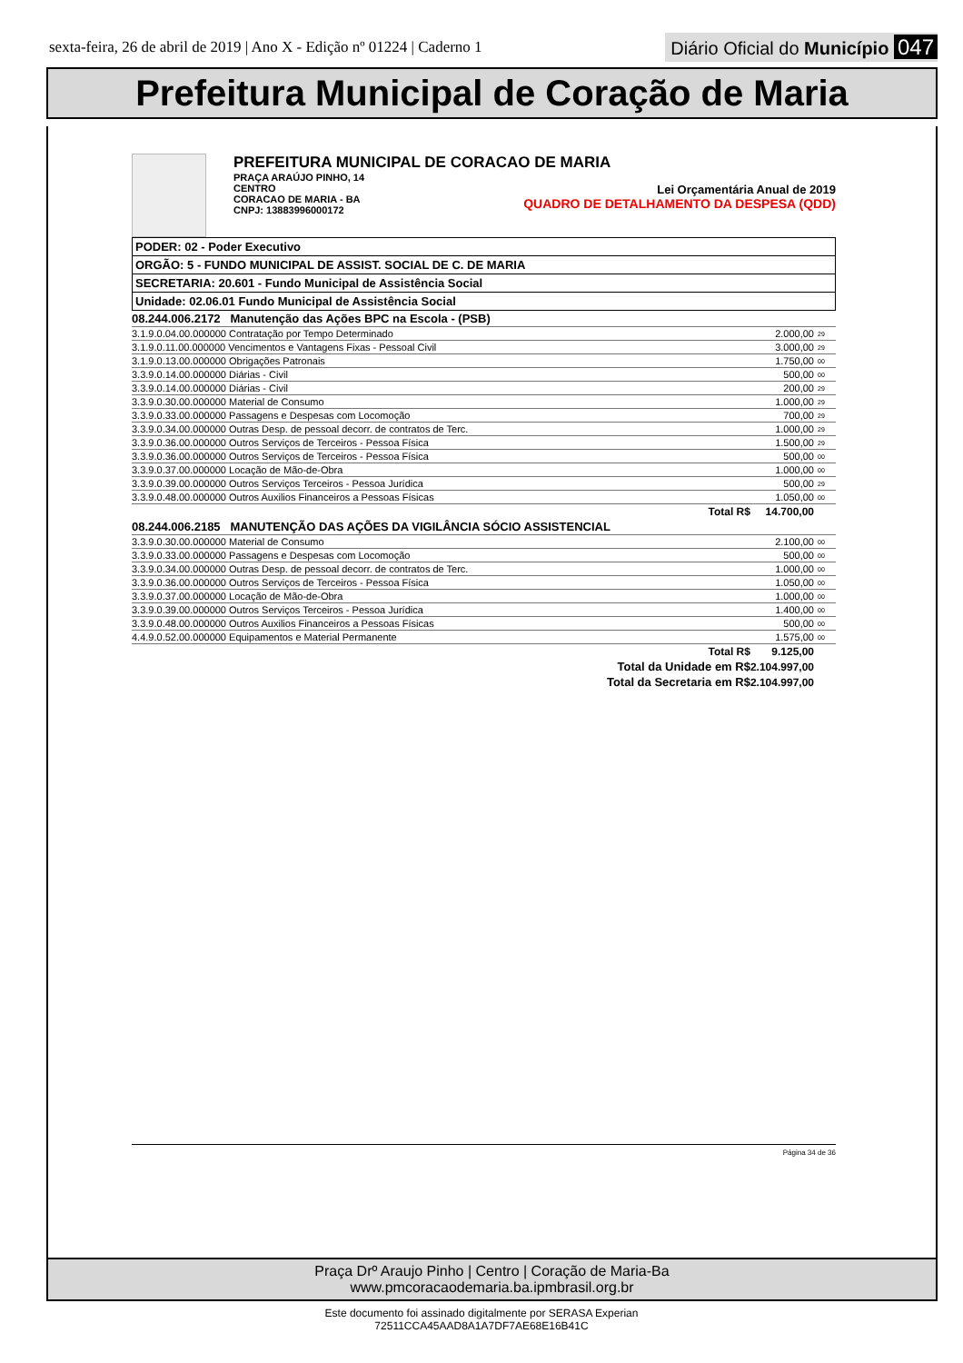sexta-feira, 26 de abril de 2019 | Ano X - Edição nº 01224 | Caderno 1
Diário Oficial do Município 047
Prefeitura Municipal de Coração de Maria
PREFEITURA MUNICIPAL DE CORACAO DE MARIA
PRAÇA ARAÚJO PINHO, 14
CENTRO
CORACAO DE MARIA - BA
CNPJ: 13883996000172
Lei Orçamentária Anual de 2019
QUADRO DE DETALHAMENTO DA DESPESA (QDD)
| PODER: 02 - Poder Executivo |
| ORGÃO: 5 - FUNDO MUNICIPAL DE ASSIST. SOCIAL DE C. DE MARIA |
| SECRETARIA: 20.601 - Fundo Municipal de Assistência Social |
| Unidade: 02.06.01 Fundo Municipal de Assistência Social |
| 08.244.006.2172 Manutenção das Ações BPC na Escola - (PSB) | | |
| 3.1.9.0.04.00.000000 Contratação por Tempo Determinado | 2.000,00 | 29 |
| 3.1.9.0.11.00.000000 Vencimentos e Vantagens Fixas - Pessoal Civil | 3.000,00 | 29 |
| 3.1.9.0.13.00.000000 Obrigações Patronais | 1.750,00 | 00 |
| 3.3.9.0.14.00.000000 Diárias - Civil | 500,00 | 00 |
| 3.3.9.0.14.00.000000 Diárias - Civil | 200,00 | 29 |
| 3.3.9.0.30.00.000000 Material de Consumo | 1.000,00 | 29 |
| 3.3.9.0.33.00.000000 Passagens e Despesas com Locomoção | 700,00 | 29 |
| 3.3.9.0.34.00.000000 Outras Desp. de pessoal decorr. de contratos de Terc. | 1.000,00 | 29 |
| 3.3.9.0.36.00.000000 Outros Serviços de Terceiros - Pessoa Física | 1.500,00 | 29 |
| 3.3.9.0.36.00.000000 Outros Serviços de Terceiros - Pessoa Física | 500,00 | 00 |
| 3.3.9.0.37.00.000000 Locação de Mão-de-Obra | 1.000,00 | 00 |
| 3.3.9.0.39.00.000000 Outros Serviços Terceiros - Pessoa Jurídica | 500,00 | 29 |
| 3.3.9.0.48.00.000000 Outros Auxilios Financeiros a Pessoas Físicas | 1.050,00 | 00 |
| Total R$ | 14.700,00 | |
| 08.244.006.2185 MANUTENÇÃO DAS AÇÕES DA VIGILÂNCIA SÓCIO ASSISTENCIAL | | |
| 3.3.9.0.30.00.000000 Material de Consumo | 2.100,00 | 00 |
| 3.3.9.0.33.00.000000 Passagens e Despesas com Locomoção | 500,00 | 00 |
| 3.3.9.0.34.00.000000 Outras Desp. de pessoal decorr. de contratos de Terc. | 1.000,00 | 00 |
| 3.3.9.0.36.00.000000 Outros Serviços de Terceiros - Pessoa Física | 1.050,00 | 00 |
| 3.3.9.0.37.00.000000 Locação de Mão-de-Obra | 1.000,00 | 00 |
| 3.3.9.0.39.00.000000 Outros Serviços Terceiros - Pessoa Jurídica | 1.400,00 | 00 |
| 3.3.9.0.48.00.000000 Outros Auxilios Financeiros a Pessoas Físicas | 500,00 | 00 |
| 4.4.9.0.52.00.000000 Equipamentos e Material Permanente | 1.575,00 | 00 |
| Total R$ | 9.125,00 | |
| Total da Unidade em R$ | 2.104.997,00 | |
| Total da Secretaria em R$ | 2.104.997,00 | |
Página 34 de 36
Praça Drº Araujo Pinho | Centro | Coração de Maria-Ba
www.pmcoracaodemaria.ba.ipmbrasil.org.br
Este documento foi assinado digitalmente por SERASA Experian
72511CCA45AAD8A1A7DF7AE68E16B41C